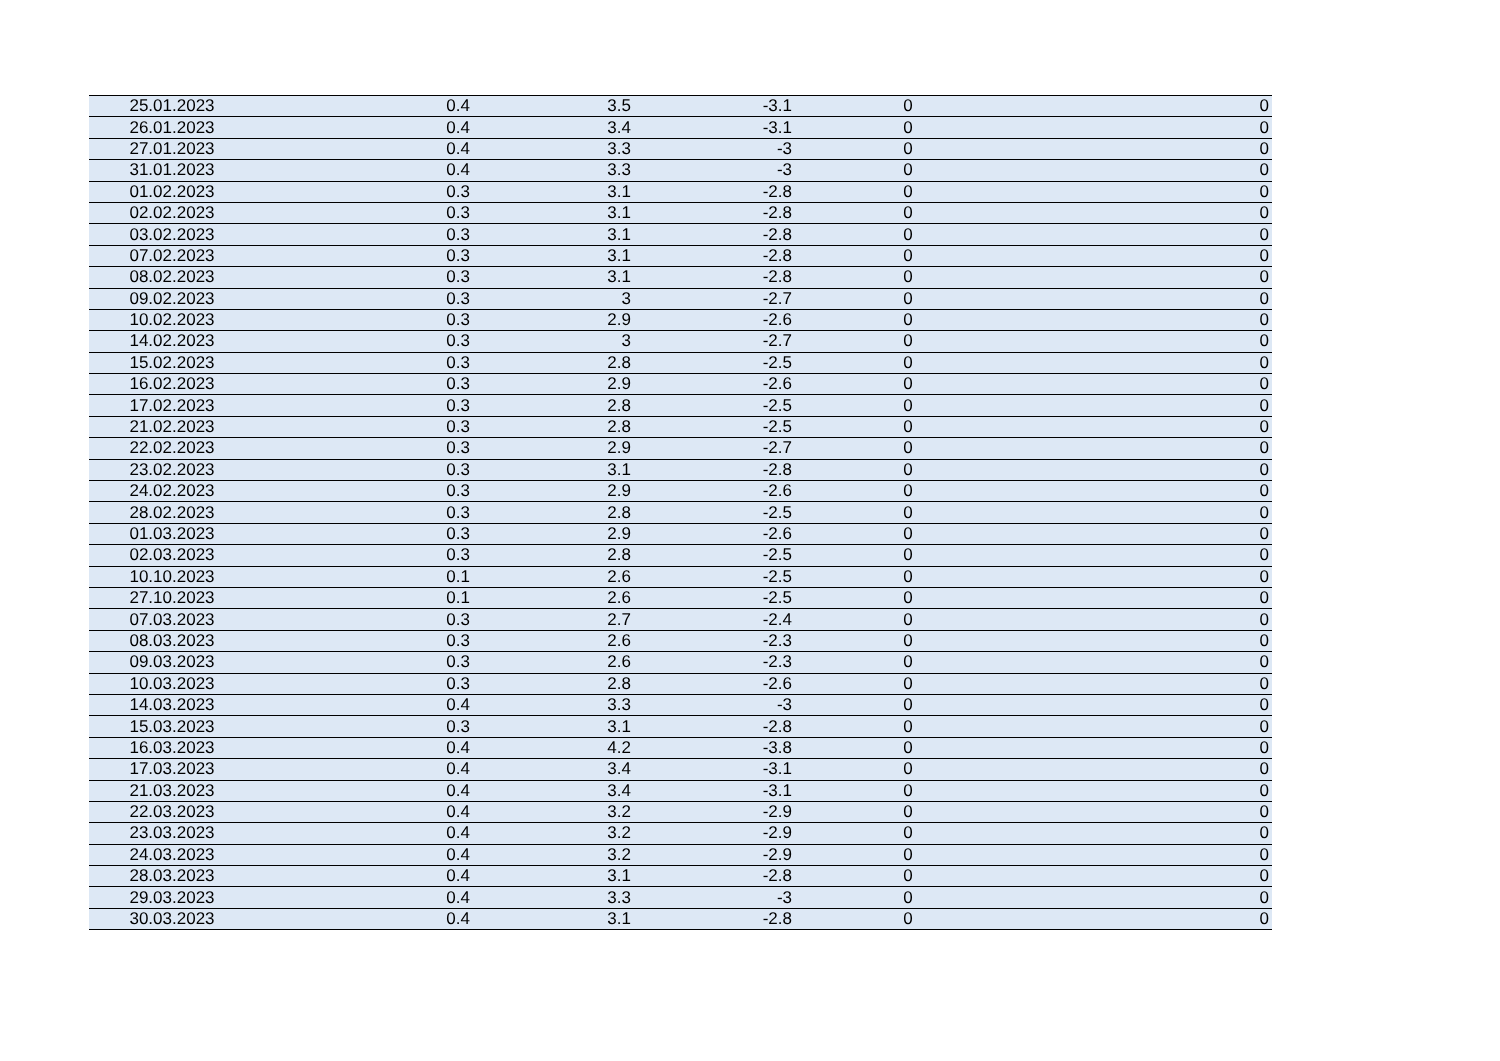| 25.01.2023 | 0.4 | 3.5 | -3.1 | 0 | 0 |
| 26.01.2023 | 0.4 | 3.4 | -3.1 | 0 | 0 |
| 27.01.2023 | 0.4 | 3.3 | -3 | 0 | 0 |
| 31.01.2023 | 0.4 | 3.3 | -3 | 0 | 0 |
| 01.02.2023 | 0.3 | 3.1 | -2.8 | 0 | 0 |
| 02.02.2023 | 0.3 | 3.1 | -2.8 | 0 | 0 |
| 03.02.2023 | 0.3 | 3.1 | -2.8 | 0 | 0 |
| 07.02.2023 | 0.3 | 3.1 | -2.8 | 0 | 0 |
| 08.02.2023 | 0.3 | 3.1 | -2.8 | 0 | 0 |
| 09.02.2023 | 0.3 | 3 | -2.7 | 0 | 0 |
| 10.02.2023 | 0.3 | 2.9 | -2.6 | 0 | 0 |
| 14.02.2023 | 0.3 | 3 | -2.7 | 0 | 0 |
| 15.02.2023 | 0.3 | 2.8 | -2.5 | 0 | 0 |
| 16.02.2023 | 0.3 | 2.9 | -2.6 | 0 | 0 |
| 17.02.2023 | 0.3 | 2.8 | -2.5 | 0 | 0 |
| 21.02.2023 | 0.3 | 2.8 | -2.5 | 0 | 0 |
| 22.02.2023 | 0.3 | 2.9 | -2.7 | 0 | 0 |
| 23.02.2023 | 0.3 | 3.1 | -2.8 | 0 | 0 |
| 24.02.2023 | 0.3 | 2.9 | -2.6 | 0 | 0 |
| 28.02.2023 | 0.3 | 2.8 | -2.5 | 0 | 0 |
| 01.03.2023 | 0.3 | 2.9 | -2.6 | 0 | 0 |
| 02.03.2023 | 0.3 | 2.8 | -2.5 | 0 | 0 |
| 10.10.2023 | 0.1 | 2.6 | -2.5 | 0 | 0 |
| 27.10.2023 | 0.1 | 2.6 | -2.5 | 0 | 0 |
| 07.03.2023 | 0.3 | 2.7 | -2.4 | 0 | 0 |
| 08.03.2023 | 0.3 | 2.6 | -2.3 | 0 | 0 |
| 09.03.2023 | 0.3 | 2.6 | -2.3 | 0 | 0 |
| 10.03.2023 | 0.3 | 2.8 | -2.6 | 0 | 0 |
| 14.03.2023 | 0.4 | 3.3 | -3 | 0 | 0 |
| 15.03.2023 | 0.3 | 3.1 | -2.8 | 0 | 0 |
| 16.03.2023 | 0.4 | 4.2 | -3.8 | 0 | 0 |
| 17.03.2023 | 0.4 | 3.4 | -3.1 | 0 | 0 |
| 21.03.2023 | 0.4 | 3.4 | -3.1 | 0 | 0 |
| 22.03.2023 | 0.4 | 3.2 | -2.9 | 0 | 0 |
| 23.03.2023 | 0.4 | 3.2 | -2.9 | 0 | 0 |
| 24.03.2023 | 0.4 | 3.2 | -2.9 | 0 | 0 |
| 28.03.2023 | 0.4 | 3.1 | -2.8 | 0 | 0 |
| 29.03.2023 | 0.4 | 3.3 | -3 | 0 | 0 |
| 30.03.2023 | 0.4 | 3.1 | -2.8 | 0 | 0 |